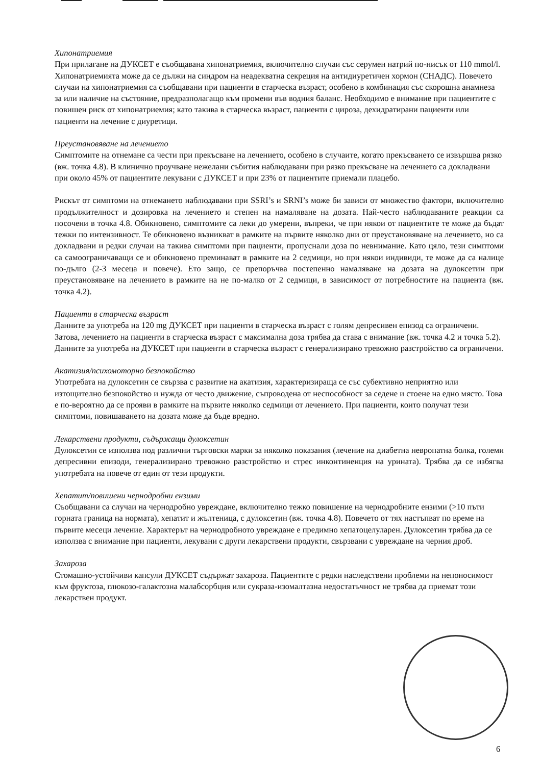Хипонатриемия
При прилагане на ДУКСЕТ е съобщавана хипонатриемия, включително случаи със серумен натрий по-нисък от 110 mmol/l. Хипонатриемията може да се дължи на синдром на неадекватна секреция на антидиуретичен хормон (СНАДС). Повечето случаи на хипонатриемия са съобщавани при пациенти в старческа възраст, особено в комбинация със скорошна анамнеза за или наличие на състояние, предразполагащо към промени във водния баланс. Необходимо е внимание при пациентите с повишен риск от хипонатриемия; като такива в старческа възраст, пациенти с цироза, дехидратирани пациенти или пациенти на лечение с диуретици.
Преустановяване на лечението
Симптомите на отнемане са чести при прекъсване на лечението, особено в случаите, когато прекъсването се извършва рязко (вж. точка 4.8). В клинично проучване нежелани събития наблюдавани при рязко прекъсване на лечението са докладвани при около 45% от пациентите лекувани с ДУКСЕТ и при 23% от пациентите приемали плацебо.
Рискът от симптоми на отнемането наблюдавани при SSRI’s и SRNI’s може би зависи от множество фактори, включително продължителност и дозировка на лечението и степен на намаляване на дозата. Най-често наблюдаваните реакции са посочени в точка 4.8. Обикновено, симптомите са леки до умерени, въпреки, че при някои от пациентите те може да бъдат тежки по интензивност. Те обикновено възникват в рамките на първите няколко дни от преустановяване на лечението, но са докладвани и редки случаи на такива симптоми при пациенти, пропуснали доза по невнимание. Като цяло, тези симптоми са самоограничаващи се и обикновено преминават в рамките на 2 седмици, но при някои индивиди, те може да са налице по-дълго (2-3 месеца и повече). Ето защо, се препоръчва постепенно намаляване на дозата на дулоксетин при преустановяване на лечението в рамките на не по-малко от 2 седмици, в зависимост от потребностите на пациента (вж. точка 4.2).
Пациенти в старческа възраст
Данните за употреба на 120 mg ДУКСЕТ при пациенти в старческа възраст с голям депресивен епизод са ограничени. Затова, лечението на пациенти в старческа възраст с максимална доза трябва да става с внимание (вж. точка 4.2 и точка 5.2). Данните за употреба на ДУКСЕТ при пациенти в старческа възраст с генерализирано тревожно разстройство са ограничени.
Акатизия/психомоторно безпокойство
Употребата на дулоксетин се свързва с развитие на акатизия, характеризираща се със субективно неприятно или изтощително безпокойство и нужда от често движение, съпроводена от неспособност за седене и стоене на едно място. Това е по-вероятно да се прояви в рамките на първите няколко седмици от лечението. При пациенти, които получат тези симптоми, повишаването на дозата може да бъде вредно.
Лекарствени продукти, съдържащи дулоксетин
Дулоксетин се използва под различни търговски марки за няколко показания (лечение на диабетна невропатна болка, големи депресивни епизоди, генерализирано тревожно разстройство и стрес инконтиненция на урината). Трябва да се избягва употребата на повече от един от тези продукти.
Хепатит/повишени чернодробни ензими
Съобщавани са случаи на чернодробно увреждане, включително тежко повишение на чернодробните ензими (>10 пъти горната граница на нормата), хепатит и жълтеница, с дулоксетин (вж. точка 4.8). Повечето от тях настъпват по време на първите месеци лечение. Характерът на чернодробното увреждане е предимно хепатоцелуларен. Дулоксетин трябва да се използва с внимание при пациенти, лекувани с други лекарствени продукти, свързвани с увреждане на черния дроб.
Захароза
Стомашно-устойчиви капсули ДУКСЕТ съдържат захароза. Пациентите с редки наследствени проблеми на непоносимост към фруктоза, глюкозо-галактозна малабсорбция или сукраза-изомалтазна недостатъчност не трябва да приемат този лекарствен продукт.
6